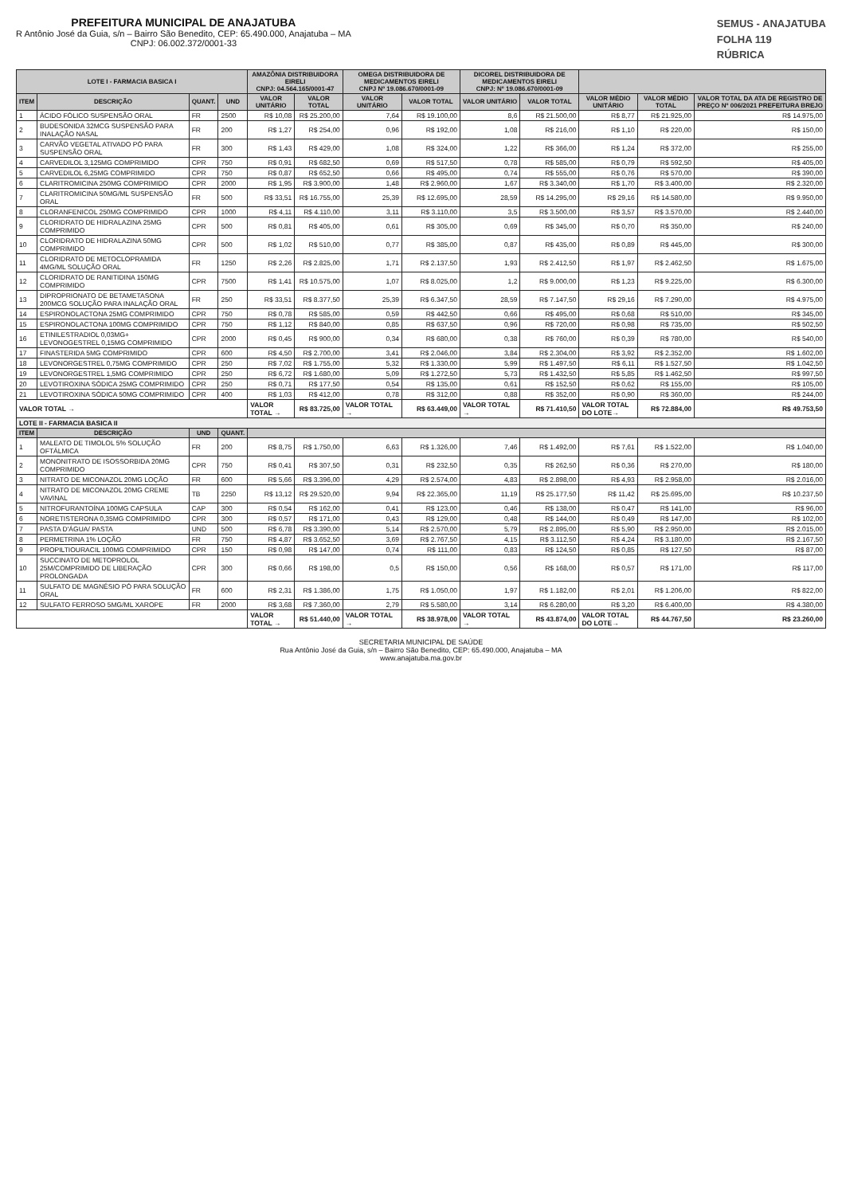PREFEITURA MUNICIPAL DE ANAJATUBA
R Antônio José da Guia, s/n – Bairro São Benedito, CEP: 65.490.000, Anajatuba – MA
CNPJ: 06.002.372/0001-33
SEMUS - ANAJATUBA
FOLHA 119
RÚBRICA
| LOTE I - FARMACIA BASICA I | | | | AMAZÔNIA DISTRIBUIDORA EIRELI CNPJ: 04.564.165/0001-47 | | OMEGA DISTRIBUIDORA DE MEDICAMENTOS EIRELI CNPJ Nº 19.086.670/0001-09 | | DICOREL DISTRIBUIDORA DE MEDICAMENTOS EIRELI CNPJ: Nº 19.086.670/0001-09 | | | | |
| --- | --- | --- | --- | --- | --- | --- | --- | --- | --- | --- | --- | --- |
| ITEM | DESCRIÇÃO | QUANT. | UND | VALOR UNITÁRIO | VALOR TOTAL | VALOR UNITÁRIO | VALOR TOTAL | VALOR UNITÁRIO | VALOR TOTAL | VALOR MÉDIO UNITÁRIO | VALOR MÉDIO TOTAL | VALOR TOTAL DA ATA DE REGISTRO DE PREÇO Nº 006/2021 PREFEITURA BREJO |
| 1 | ÁCIDO FÓLICO SUSPENSÃO ORAL | FR | 2500 | R$ 10,08 | R$ 25.200,00 | 7,64 | R$ 19.100,00 | 8,6 | R$ 21.500,00 | R$ 8,77 | R$ 21.925,00 | R$ 14.975,00 |
| 2 | BUDESONIDA 32MCG SUSPENSÃO PARA INALAÇÃO NASAL | FR | 200 | R$ 1,27 | R$ 254,00 | 0,96 | R$ 192,00 | 1,08 | R$ 216,00 | R$ 1,10 | R$ 220,00 | R$ 150,00 |
| 3 | CARVÃO VEGETAL ATIVADO PÓ PARA SUSPENSÃO ORAL | FR | 300 | R$ 1,43 | R$ 429,00 | 1,08 | R$ 324,00 | 1,22 | R$ 366,00 | R$ 1,24 | R$ 372,00 | R$ 255,00 |
| 4 | CARVEDILOL 3,125MG COMPRIMIDO | CPR | 750 | R$ 0,91 | R$ 682,50 | 0,69 | R$ 517,50 | 0,78 | R$ 585,00 | R$ 0,79 | R$ 592,50 | R$ 405,00 |
| 5 | CARVEDILOL 6,25MG COMPRIMIDO | CPR | 750 | R$ 0,87 | R$ 652,50 | 0,66 | R$ 495,00 | 0,74 | R$ 555,00 | R$ 0,76 | R$ 570,00 | R$ 390,00 |
| 6 | CLARITROMICINA 250MG COMPRIMIDO | CPR | 2000 | R$ 1,95 | R$ 3.900,00 | 1,48 | R$ 2.960,00 | 1,67 | R$ 3.340,00 | R$ 1,70 | R$ 3.400,00 | R$ 2.320,00 |
| 7 | CLARITROMICINA 50MG/ML SUSPENSÃO ORAL | FR | 500 | R$ 33,51 | R$ 16.755,00 | 25,39 | R$ 12.695,00 | 28,59 | R$ 14.295,00 | R$ 29,16 | R$ 14.580,00 | R$ 9.950,00 |
| 8 | CLORANFENICOL 250MG COMPRIMIDO | CPR | 1000 | R$ 4,11 | R$ 4.110,00 | 3,11 | R$ 3.110,00 | 3,5 | R$ 3.500,00 | R$ 3,57 | R$ 3.570,00 | R$ 2.440,00 |
| 9 | CLORIDRATO DE HIDRALAZINA 25MG COMPRIMIDO | CPR | 500 | R$ 0,81 | R$ 405,00 | 0,61 | R$ 305,00 | 0,69 | R$ 345,00 | R$ 0,70 | R$ 350,00 | R$ 240,00 |
| 10 | CLORIDRATO DE HIDRALAZINA 50MG COMPRIMIDO | CPR | 500 | R$ 1,02 | R$ 510,00 | 0,77 | R$ 385,00 | 0,87 | R$ 435,00 | R$ 0,89 | R$ 445,00 | R$ 300,00 |
| 11 | CLORIDRATO DE METOCLOPRAMIDA 4MG/ML SOLUÇÃO ORAL | FR | 1250 | R$ 2,26 | R$ 2.825,00 | 1,71 | R$ 2.137,50 | 1,93 | R$ 2.412,50 | R$ 1,97 | R$ 2.462,50 | R$ 1.675,00 |
| 12 | CLORIDRATO DE RANITIDINA 150MG COMPRIMIDO | CPR | 7500 | R$ 1,41 | R$ 10.575,00 | 1,07 | R$ 8.025,00 | 1,2 | R$ 9.000,00 | R$ 1,23 | R$ 9.225,00 | R$ 6.300,00 |
| 13 | DIPROPRIONATO DE BETAMETASONA 200MCG SOLUÇÃO PARA INALAÇÃO ORAL | FR | 250 | R$ 33,51 | R$ 8.377,50 | 25,39 | R$ 6.347,50 | 28,59 | R$ 7.147,50 | R$ 29,16 | R$ 7.290,00 | R$ 4.975,00 |
| 14 | ESPIRONOLACTONA 25MG COMPRIMIDO | CPR | 750 | R$ 0,78 | R$ 585,00 | 0,59 | R$ 442,50 | 0,66 | R$ 495,00 | R$ 0,68 | R$ 510,00 | R$ 345,00 |
| 15 | ESPIRONOLACTONA 100MG COMPRIMIDO | CPR | 750 | R$ 1,12 | R$ 840,00 | 0,85 | R$ 637,50 | 0,96 | R$ 720,00 | R$ 0,98 | R$ 735,00 | R$ 502,50 |
| 16 | ETINILESTRADIOL 0,03MG+ LEVONOGESTREL 0,15MG COMPRIMIDO | CPR | 2000 | R$ 0,45 | R$ 900,00 | 0,34 | R$ 680,00 | 0,38 | R$ 760,00 | R$ 0,39 | R$ 780,00 | R$ 540,00 |
| 17 | FINASTERIDA 5MG COMPRIMIDO | CPR | 600 | R$ 4,50 | R$ 2.700,00 | 3,41 | R$ 2.046,00 | 3,84 | R$ 2.304,00 | R$ 3,92 | R$ 2.352,00 | R$ 1.602,00 |
| 18 | LEVONORGESTREL 0,75MG COMPRIMIDO | CPR | 250 | R$ 7,02 | R$ 1.755,00 | 5,32 | R$ 1.330,00 | 5,99 | R$ 1.497,50 | R$ 6,11 | R$ 1.527,50 | R$ 1.042,50 |
| 19 | LEVONORGESTREL 1,5MG COMPRIMIDO | CPR | 250 | R$ 6,72 | R$ 1.680,00 | 5,09 | R$ 1.272,50 | 5,73 | R$ 1.432,50 | R$ 5,85 | R$ 1.462,50 | R$ 997,50 |
| 20 | LEVOTIROXINA SÓDICA 25MG COMPRIMIDO | CPR | 250 | R$ 0,71 | R$ 177,50 | 0,54 | R$ 135,00 | 0,61 | R$ 152,50 | R$ 0,62 | R$ 155,00 | R$ 105,00 |
| 21 | LEVOTIROXINA SÓDICA 50MG COMPRIMIDO | CPR | 400 | R$ 1,03 | R$ 412,00 | 0,78 | R$ 312,00 | 0,88 | R$ 352,00 | R$ 0,90 | R$ 360,00 | R$ 244,00 |
| VALOR TOTAL → | | | | VALOR TOTAL → | R$ 83.725,00 | VALOR TOTAL → | R$ 63.449,00 | VALOR TOTAL → | R$ 71.410,50 | VALOR TOTAL DO LOTE→ | R$ 72.884,00 | R$ 49.753,50 |
| LOTE II - FARMACIA BASICA II | | | | | | | | | | | | |
| ITEM | DESCRIÇÃO | UND | QUANT. | | | | | | | | | |
| 1 | MALEATO DE TIMOLOL 5% SOLUÇÃO OFTÁLMICA | FR | 200 | R$ 8,75 | R$ 1.750,00 | 6,63 | R$ 1.326,00 | 7,46 | R$ 1.492,00 | R$ 7,61 | R$ 1.522,00 | R$ 1.040,00 |
| 2 | MONONITRATO DE ISOSSORBIDA 20MG COMPRIMIDO | CPR | 750 | R$ 0,41 | R$ 307,50 | 0,31 | R$ 232,50 | 0,35 | R$ 262,50 | R$ 0,36 | R$ 270,00 | R$ 180,00 |
| 3 | NITRATO DE MICONAZOL 20MG LOÇÃO | FR | 600 | R$ 5,66 | R$ 3.396,00 | 4,29 | R$ 2.574,00 | 4,83 | R$ 2.898,00 | R$ 4,93 | R$ 2.958,00 | R$ 2.016,00 |
| 4 | NITRATO DE MICONAZOL 20MG CREME VAVINAL | TB | 2250 | R$ 13,12 | R$ 29.520,00 | 9,94 | R$ 22.365,00 | 11,19 | R$ 25.177,50 | R$ 11,42 | R$ 25.695,00 | R$ 10.237,50 |
| 5 | NITROFURANTOÍNA 100MG CAPSULA | CAP | 300 | R$ 0,54 | R$ 162,00 | 0,41 | R$ 123,00 | 0,46 | R$ 138,00 | R$ 0,47 | R$ 141,00 | R$ 96,00 |
| 6 | NORETISTERONA 0,35MG COMPRIMIDO | CPR | 300 | R$ 0,57 | R$ 171,00 | 0,43 | R$ 129,00 | 0,48 | R$ 144,00 | R$ 0,49 | R$ 147,00 | R$ 102,00 |
| 7 | PASTA D'ÁGUA/ PASTA | UND | 500 | R$ 6,78 | R$ 3.390,00 | 5,14 | R$ 2.570,00 | 5,79 | R$ 2.895,00 | R$ 5,90 | R$ 2.950,00 | R$ 2.015,00 |
| 8 | PERMETRINA 1% LOÇÃO | FR | 750 | R$ 4,87 | R$ 3.652,50 | 3,69 | R$ 2.767,50 | 4,15 | R$ 3.112,50 | R$ 4,24 | R$ 3.180,00 | R$ 2.167,50 |
| 9 | PROPILTIOURACIL 100MG COMPRIMIDO | CPR | 150 | R$ 0,98 | R$ 147,00 | 0,74 | R$ 111,00 | 0,83 | R$ 124,50 | R$ 0,85 | R$ 127,50 | R$ 87,00 |
| 10 | SUCCINATO DE METOPROLOL 25M/COMPRIMIDO DE LIBERAÇÃO PROLONGADA | CPR | 300 | R$ 0,66 | R$ 198,00 | 0,5 | R$ 150,00 | 0,56 | R$ 168,00 | R$ 0,57 | R$ 171,00 | R$ 117,00 |
| 11 | SULFATO DE MAGNÉSIO PÓ PARA SOLUÇÃO ORAL | FR | 600 | R$ 2,31 | R$ 1.386,00 | 1,75 | R$ 1.050,00 | 1,97 | R$ 1.182,00 | R$ 2,01 | R$ 1.206,00 | R$ 822,00 |
| 12 | SULFATO FERROSO 5MG/ML XAROPE | FR | 2000 | R$ 3,68 | R$ 7.360,00 | 2,79 | R$ 5.580,00 | 3,14 | R$ 6.280,00 | R$ 3,20 | R$ 6.400,00 | R$ 4.380,00 |
| | | | | VALOR TOTAL → | R$ 51.440,00 | VALOR TOTAL → | R$ 38.978,00 | VALOR TOTAL → | R$ 43.874,00 | VALOR TOTAL DO LOTE→ | R$ 44.767,50 | R$ 23.260,00 |
SECRETARIA MUNICIPAL DE SAÚDE
Rua Antônio José da Guia, s/n – Bairro São Benedito, CEP: 65.490.000, Anajatuba – MA
www.anajatuba.ma.gov.br